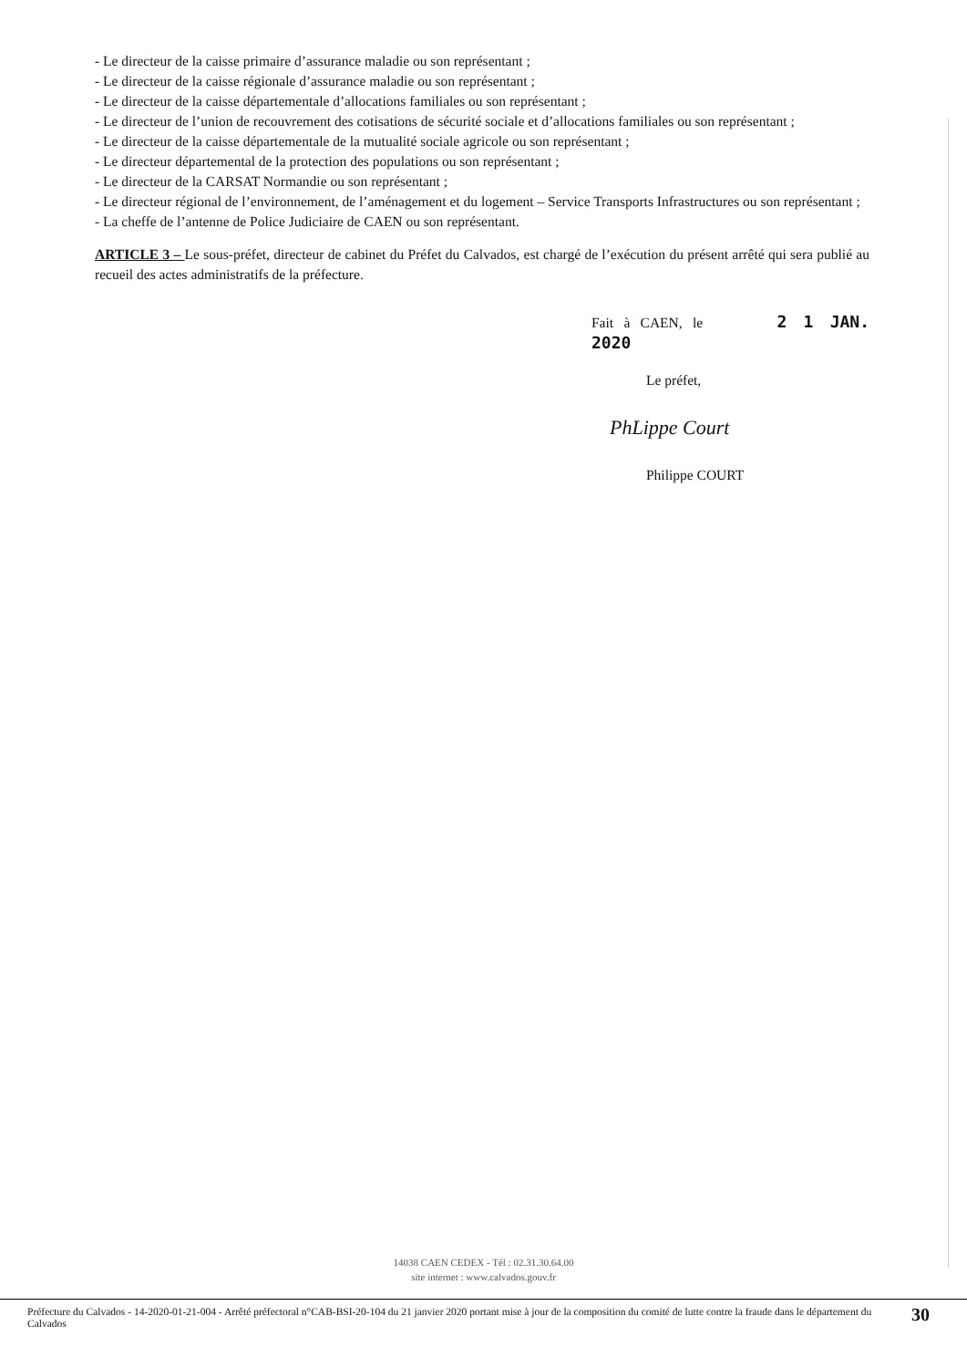- Le directeur de la caisse primaire d’assurance maladie ou son représentant ;
- Le directeur de la caisse régionale d’assurance maladie ou son représentant ;
- Le directeur de la caisse départementale d’allocations familiales ou son représentant ;
- Le directeur de l’union de recouvrement des cotisations de sécurité sociale et d’allocations familiales ou son représentant ;
- Le directeur de la caisse départementale de la mutualité sociale agricole ou son représentant ;
- Le directeur départemental de la protection des populations ou son représentant ;
- Le directeur de la CARSAT Normandie ou son représentant ;
- Le directeur régional de l’environnement, de l’aménagement et du logement – Service Transports Infrastructures ou son représentant ;
- La cheffe de l’antenne de Police Judiciaire de CAEN ou son représentant.
ARTICLE 3 – Le sous-préfet, directeur de cabinet du Préfet du Calvados, est chargé de l’exécution du présent arrêté qui sera publié au recueil des actes administratifs de la préfecture.
Fait à CAEN, le 2 1 JAN. 2020
Le préfet,
PhLippe Court
Philippe COURT
14038 CAEN CEDEX - Tél : 02.31.30.64.00
site internet : www.calvados.gouv.fr
Préfecture du Calvados - 14-2020-01-21-004 - Arrêté préfectoral n°CAB-BSI-20-104 du 21 janvier 2020 portant mise à jour de la composition du comité de lutte contre la fraude dans le département du Calvados
30